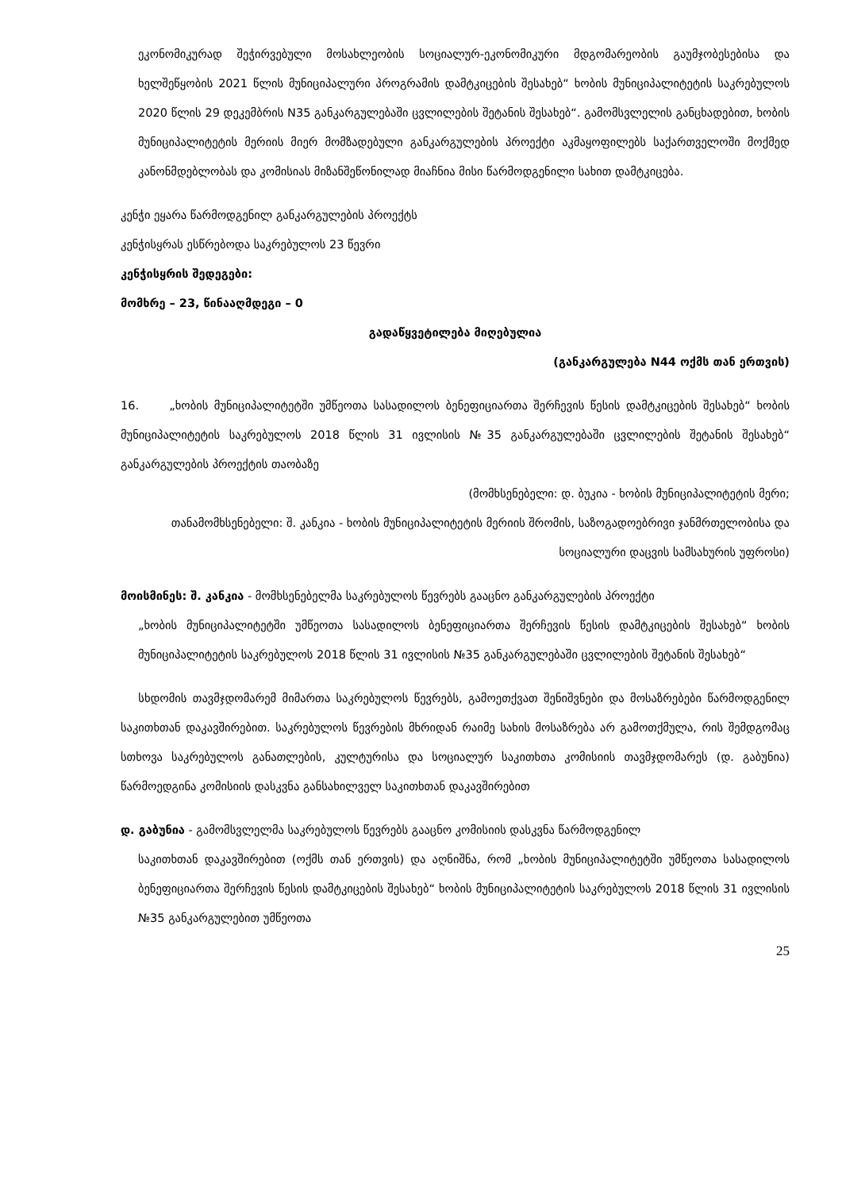ეკონომიკურად შეჭირვებული მოსახლეობის სოციალურ-ეკონომიკური მდგომარეობის გაუმჯობესებისა და ხელშეწყობის 2021 წლის მუნიციპალური პროგრამის დამტკიცების შესახებ“ ხობის მუნიციპალიტეტის საკრებულოს 2020 წლის 29 დეკემბრის N35 განკარგულებაში ცვლილების შეტანის შესახებ“. გამომსვლელის განცხადებით, ხობის მუნიციპალიტეტის მერიის მიერ მომზადებული განკარგულების პროექტი აკმაყოფილებს საქართველოში მოქმედ კანონმდებლობას და კომისიას მიზანშეწონილად მიაჩნია მისი წარმოდგენილი სახით დამტკიცება.
კენჭი ეყარა წარმოდგენილ განკარგულების პროექტს
კენჭისყრას ესწრებოდა საკრებულოს 23 წევრი
კენჭისყრის შედეგები:
მომხრე – 23, წინააღმდეგი – 0
გადაწყვეტილება მიღებულია
(განკარგულება N44 ოქმს თან ერთვის)
16. „ხობის მუნიციპალიტეტში უმწეოთა სასადილოს ბენეფიციართა შერჩევის წესის დამტკიცების შესახებ“ ხობის მუნიციპალიტეტის საკრებულოს 2018 წლის 31 ივლისის №35 განკარგულებაში ცვლილების შეტანის შესახებ“ განკარგულების პროექტის თაობაზე
(მომხსენებელი: დ. ბუკია - ხობის მუნიციპალიტეტის მერი;
თანამომხსენებელი: შ. კანკია - ხობის მუნიციპალიტეტის მერიის შრომის, საზოგადოებრივი ჯანმრთელობისა და სოციალური დაცვის სამსახურის უფროსი)
მოისმინეს: შ. კანკია - მომხსენებელმა საკრებულოს წევრებს გააცნო განკარგულების პროექტი
„ხობის მუნიციპალიტეტში უმწეოთა სასადილოს ბენეფიციართა შერჩევის წესის დამტკიცების შესახებ“ ხობის მუნიციპალიტეტის საკრებულოს 2018 წლის 31 ივლისის №35 განკარგულებაში ცვლილების შეტანის შესახებ“
სხდომის თავმჯდომარემ მიმართა საკრებულოს წევრებს, გამოეთქვათ შენიშვნები და მოსაზრებები წარმოდგენილ საკითხთან დაკავშირებით. საკრებულოს წევრების მხრიდან რაიმე სახის მოსაზრება არ გამოთქმულა, რის შემდგომაც სთხოვა საკრებულოს განათლების, კულტურისა და სოციალურ საკითხთა კომისიის თავმჯდომარეს (დ. გაბუნია) წარმოედგინა კომისიის დასკვნა განსახილველ საკითხთან დაკავშირებით
დ. გაბუნია - გამომსვლელმა საკრებულოს წევრებს გააცნო კომისიის დასკვნა წარმოდგენილ
საკითხთან დაკავშირებით (ოქმს თან ერთვის) და აღნიშნა, რომ „ხობის მუნიციპალიტეტში უმწეოთა სასადილოს ბენეფიციართა შერჩევის წესის დამტკიცების შესახებ“ ხობის მუნიციპალიტეტის საკრებულოს 2018 წლის 31 ივლისის №35 განკარგულებით უმწეოთა
25